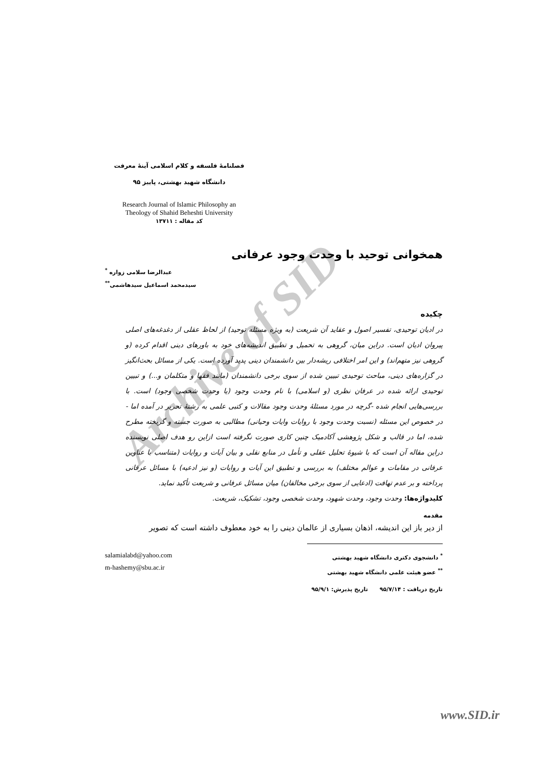Archive of SID
فصلنامۀ فلسفه و کلام اسلامی آینۀ معرفت
دانشگاه شهید بهشتی، پاییز ۹۵
Research Journal of Islamic Philosophy an
Theology of Shahid Beheshti University
کد مقاله : ۱۳۷۱۱
همخوانی توحید با وحدت وجود عرفانی
عبدالرضا سلامی زواره <sup>*</sup>
سیدمحمد اسماعیل سیدهاشمی<sup>**</sup>
چکیده
در ادیان توحیدی، تفسیر اصول و عقاید آن شریعت (به ویژه مسئله توحید) از لحاظ عقلی از دغدغه‌های اصلی پیروان ادیان است. دراین میان، گروهی به تحمیل و تطبیق اندیشه‌های خود به باورهای دینی اقدام کرده (و گروهی نیز متهم‌اند) و این امر اختلافی ریشه‌دار بین دانشمندان دینی پدید آورده است. یکی از مسائل بحث‌انگیز در گزاره‌های دینی، مباحث توحیدی تبیین شده از سوی برخی دانشمندان (مانند فقها و متکلمان و...) و تبیین توحیدی ارائه شده در عرفان نظری (و اسلامی) با نام وحدت وجود (یا وحدت شخصی وجود) است. با بررسی‌هایی انجام شده -گرچه در مورد مسئلۀ وحدت وجود مقالات و کتبی علمی به رشتۀ تحریر در آمده اما - در خصوص این مسئله (نسبت وحدت وجود با روایات وایات وحیانی) مطالبی به صورت جسته و گریخته مطرح شده، اما در قالب و شکل پژوهشی آکادمیک چنین کاری صورت نگرفته است ازاین رو هدف اصلی نویسنده دراین مقاله آن است که با شیوۀ تحلیل عقلی و تأمل در منابع نقلی و بیان آیات و روایات (متناسب با عناوین عرفانی در مقامات و عوالم مختلف) به بررسی و تطبیق این آیات و روایات (و نیز ادعیه) با مسائل عرفانی پرداخته و بر عدم تهافت (ادعایی از سوی برخی مخالفان) میان مسائل عرفانی و شریعت تأکید نماید.
کلیدواژه‌ها: وحدت وجود، وحدت شهود، وحدت شخصی وجود، تشکیک، شریعت.
مقدمه
از دیر باز این اندیشه، اذهان بسیاری از عالمان دینی را به خود معطوف داشته است که تصویر
<sup>*</sup> دانشجوی دکتری دانشگاه شهید بهشتی
<sup>**</sup> عضو هیئت علمی دانشگاه شهید بهشتی
salamialabd@yahoo.com
m-hashemy@sbu.ac.ir
تاریخ دریافت : ۹۵/۷/۱۴ تاریخ پذیرش: ۹۵/۹/۱
www.SID.ir